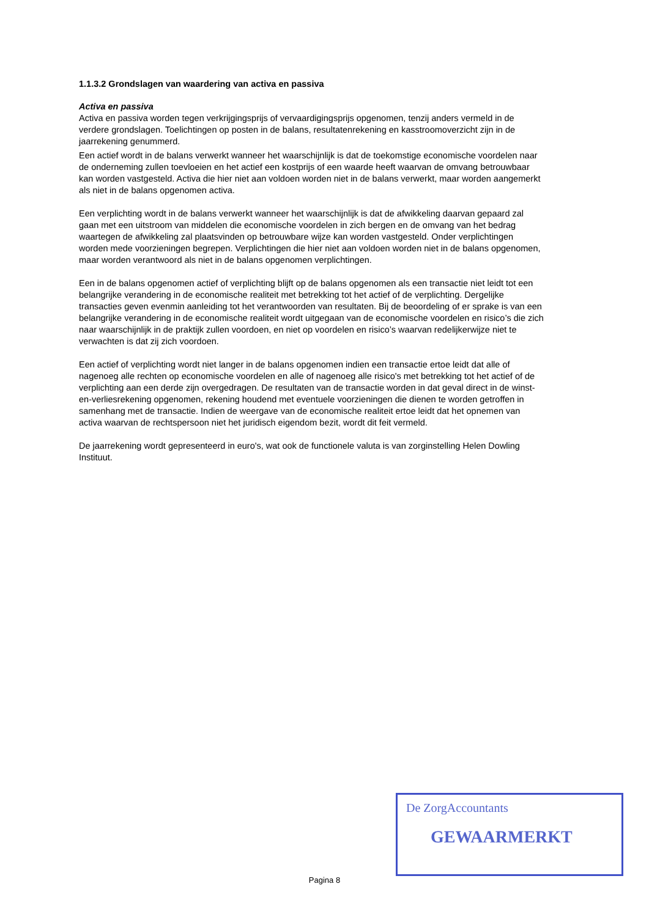1.1.3.2 Grondslagen van waardering van activa en passiva
Activa en passiva
Activa en passiva worden tegen verkrijgingsprijs of vervaardigingsprijs opgenomen, tenzij anders vermeld in de verdere grondslagen. Toelichtingen op posten in de balans, resultatenrekening en kasstroomoverzicht zijn in de jaarrekening genummerd.
Een actief wordt in de balans verwerkt wanneer het waarschijnlijk is dat de toekomstige economische voordelen naar de onderneming zullen toevloeien en het actief een kostprijs of een waarde heeft waarvan de omvang betrouwbaar kan worden vastgesteld. Activa die hier niet aan voldoen worden niet in de balans verwerkt, maar worden aangemerkt als niet in de balans opgenomen activa.
Een verplichting wordt in de balans verwerkt wanneer het waarschijnlijk is dat de afwikkeling daarvan gepaard zal gaan met een uitstroom van middelen die economische voordelen in zich bergen en de omvang van het bedrag waartegen de afwikkeling zal plaatsvinden op betrouwbare wijze kan worden vastgesteld. Onder verplichtingen worden mede voorzieningen begrepen. Verplichtingen die hier niet aan voldoen worden niet in de balans opgenomen, maar worden verantwoord als niet in de balans opgenomen verplichtingen.
Een in de balans opgenomen actief of verplichting blijft op de balans opgenomen als een transactie niet leidt tot een belangrijke verandering in de economische realiteit met betrekking tot het actief of de verplichting. Dergelijke transacties geven evenmin aanleiding tot het verantwoorden van resultaten. Bij de beoordeling of er sprake is van een belangrijke verandering in de economische realiteit wordt uitgegaan van de economische voordelen en risico’s die zich naar waarschijnlijk in de praktijk zullen voordoen, en niet op voordelen en risico’s waarvan redelijkerwijze niet te verwachten is dat zij zich voordoen.
Een actief of verplichting wordt niet langer in de balans opgenomen indien een transactie ertoe leidt dat alle of nagenoeg alle rechten op economische voordelen en alle of nagenoeg alle risico's met betrekking tot het actief of de verplichting aan een derde zijn overgedragen. De resultaten van de transactie worden in dat geval direct in de winst-en-verliesrekening opgenomen, rekening houdend met eventuele voorzieningen die dienen te worden getroffen in samenhang met de transactie. Indien de weergave van de economische realiteit ertoe leidt dat het opnemen van activa waarvan de rechtspersoon niet het juridisch eigendom bezit, wordt dit feit vermeld.
De jaarrekening wordt gepresenteerd in euro's, wat ook de functionele valuta is van zorginstelling Helen Dowling Instituut.
De ZorgAccountants
GEWAARMERKT
Pagina 8